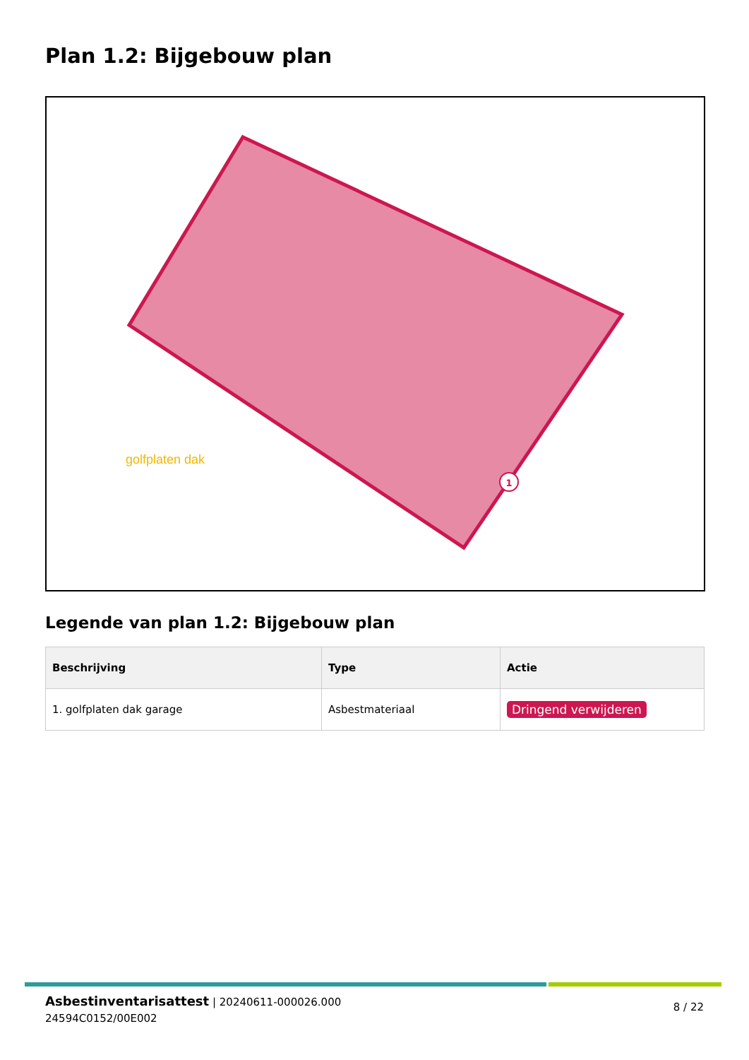Plan 1.2: Bijgebouw plan
golfplaten dak
1
Legende van plan 1.2: Bijgebouw plan
| Beschrijving | Type | Actie |
| --- | --- | --- |
| 1. golfplaten dak garage | Asbestmateriaal | Dringend verwijderen |
Asbestinventarisattest | 20240611-000026.000
24594C0152/00E002
8 / 22